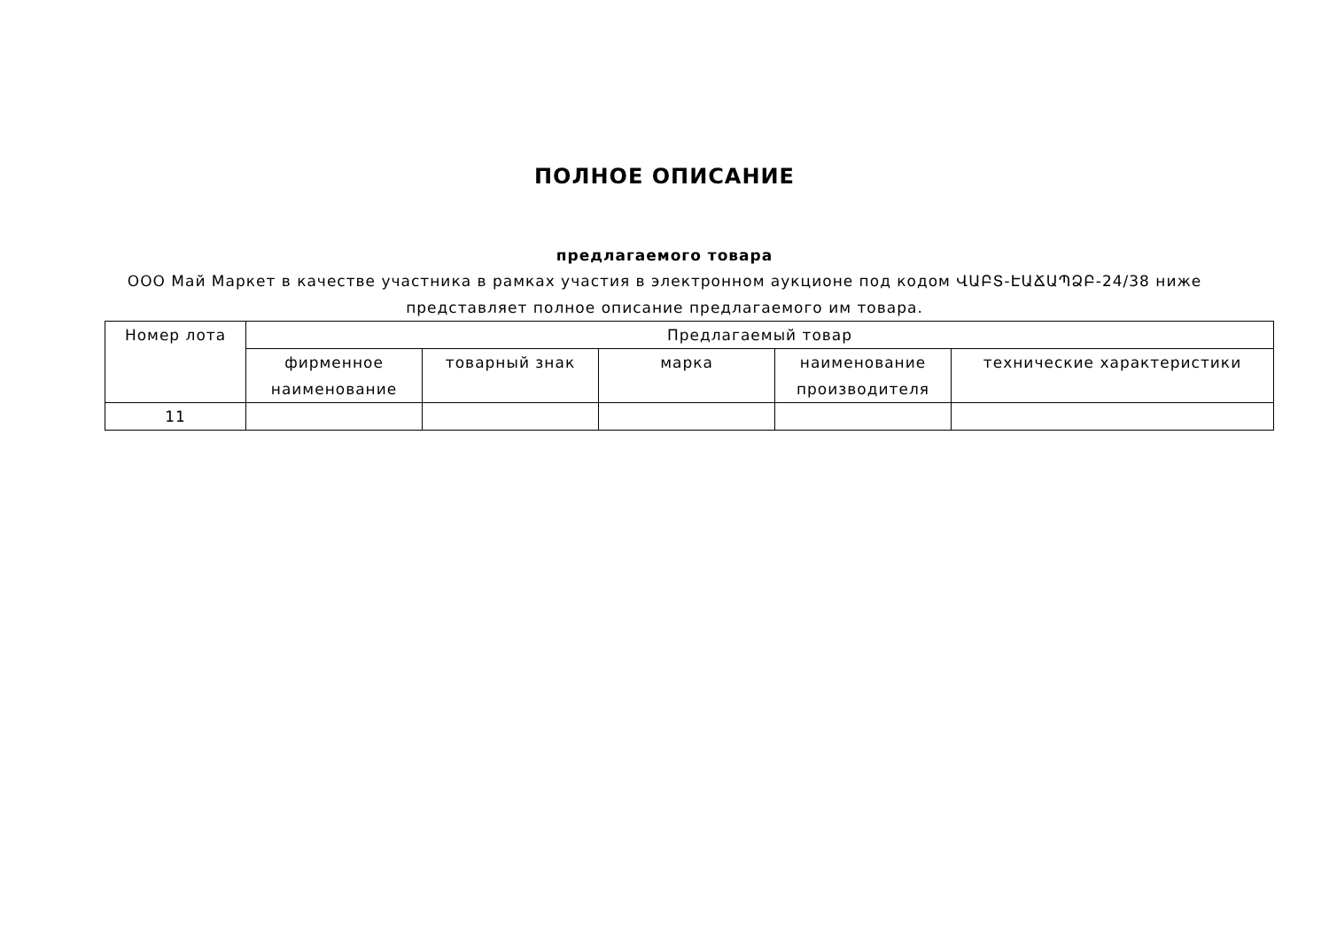ПОЛНОЕ ОПИСАНИЕ
предлагаемого товара
ООО Май Маркет в качестве участника в рамках участия в электронном аукционе под кодом ՎԱԲՏ-ԷԱՃԱՊՁԲ-24/38 ниже представляет полное описание предлагаемого им товара.
| Номер лота | Предлагаемый товар | | | | |
| --- | --- | --- | --- | --- | --- |
| | фирменное наименование | товарный знак | марка | наименование производителя | технические характеристики |
| 11 | | | | | |